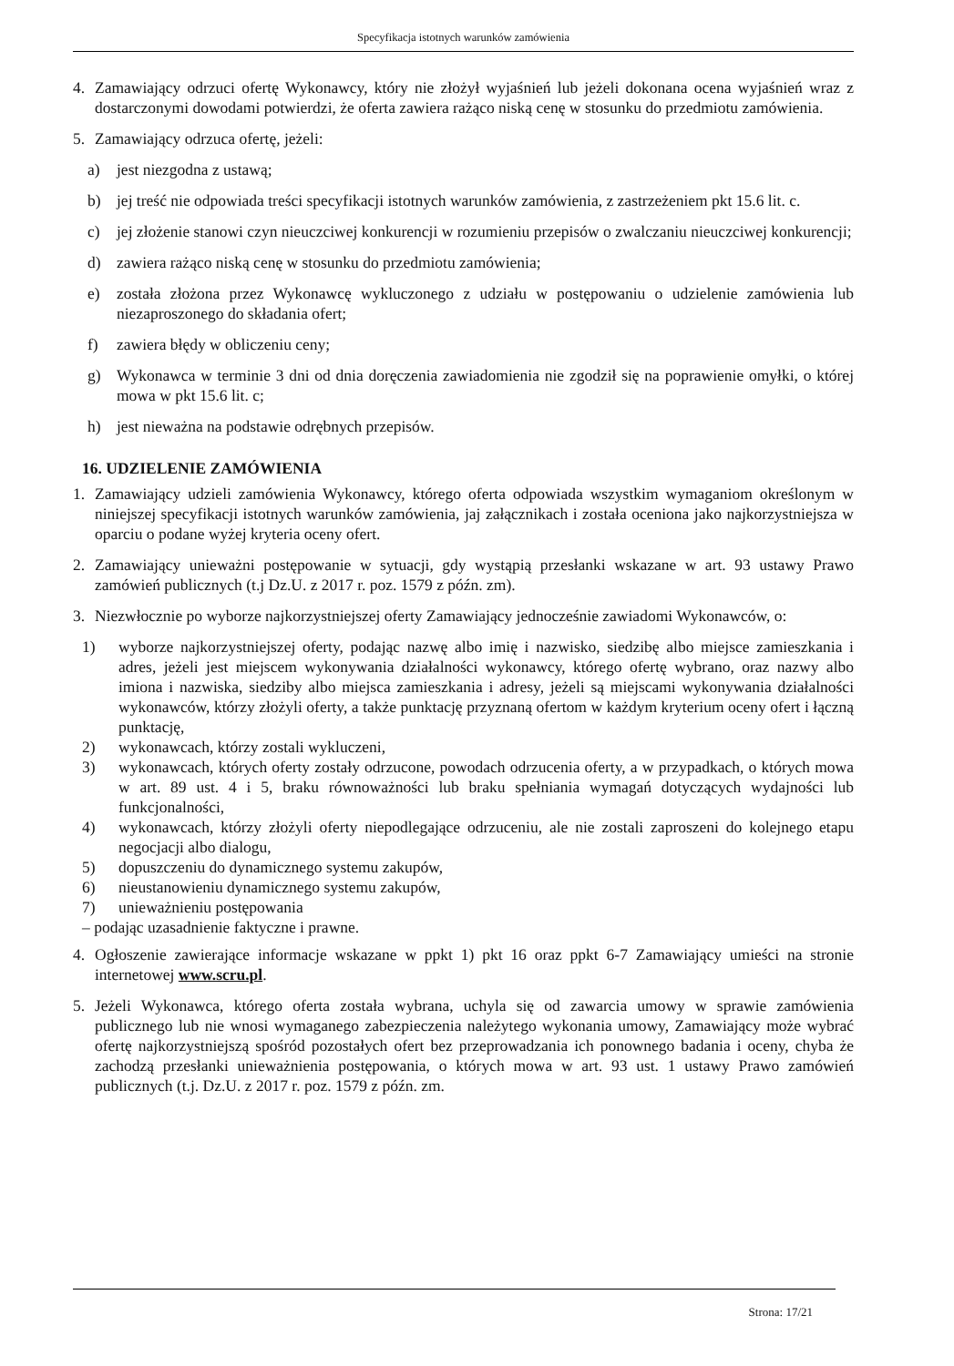Specyfikacja istotnych warunków zamówienia
4. Zamawiający odrzuci ofertę Wykonawcy, który nie złożył wyjaśnień lub jeżeli dokonana ocena wyjaśnień wraz z dostarczonymi dowodami potwierdzi, że oferta zawiera rażąco niską cenę w stosunku do przedmiotu zamówienia.
5. Zamawiający odrzuca ofertę, jeżeli:
a) jest niezgodna z ustawą;
b) jej treść nie odpowiada treści specyfikacji istotnych warunków zamówienia, z zastrzeżeniem pkt 15.6 lit. c.
c) jej złożenie stanowi czyn nieuczciwej konkurencji w rozumieniu przepisów o zwalczaniu nieuczciwej konkurencji;
d) zawiera rażąco niską cenę w stosunku do przedmiotu zamówienia;
e) została złożona przez Wykonawcę wykluczonego z udziału w postępowaniu o udzielenie zamówienia lub niezaproszonego do składania ofert;
f) zawiera błędy w obliczeniu ceny;
g) Wykonawca w terminie 3 dni od dnia doręczenia zawiadomienia nie zgodził się na poprawienie omyłki, o której mowa w pkt 15.6 lit. c;
h) jest nieważna na podstawie odrębnych przepisów.
16. UDZIELENIE ZAMÓWIENIA
1. Zamawiający udzieli zamówienia Wykonawcy, którego oferta odpowiada wszystkim wymaganiom określonym w niniejszej specyfikacji istotnych warunków zamówienia, jaj załącznikach i została oceniona jako najkorzystniejsza w oparciu o podane wyżej kryteria oceny ofert.
2. Zamawiający unieważni postępowanie w sytuacji, gdy wystąpią przesłanki wskazane w art. 93 ustawy Prawo zamówień publicznych (t.j Dz.U. z 2017 r. poz. 1579 z późn. zm).
3. Niezwłocznie po wyborze najkorzystniejszej oferty Zamawiający jednocześnie zawiadomi Wykonawców, o:
1) wyborze najkorzystniejszej oferty, podając nazwę albo imię i nazwisko, siedzibę albo miejsce zamieszkania i adres, jeżeli jest miejscem wykonywania działalności wykonawcy, którego ofertę wybrano, oraz nazwy albo imiona i nazwiska, siedziby albo miejsca zamieszkania i adresy, jeżeli są miejscami wykonywania działalności wykonawców, którzy złożyli oferty, a także punktację przyznaną ofertom w każdym kryterium oceny ofert i łączną punktację,
2) wykonawcach, którzy zostali wykluczeni,
3) wykonawcach, których oferty zostały odrzucone, powodach odrzucenia oferty, a w przypadkach, o których mowa w art. 89 ust. 4 i 5, braku równoważności lub braku spełniania wymagań dotyczących wydajności lub funkcjonalności,
4) wykonawcach, którzy złożyli oferty niepodlegające odrzuceniu, ale nie zostali zaproszeni do kolejnego etapu negocjacji albo dialogu,
5) dopuszczeniu do dynamicznego systemu zakupów,
6) nieustanowieniu dynamicznego systemu zakupów,
7) unieważnieniu postępowania
– podając uzasadnienie faktyczne i prawne.
4. Ogłoszenie zawierające informacje wskazane w ppkt 1) pkt 16 oraz ppkt 6-7 Zamawiający umieści na stronie internetowej www.scru.pl.
5. Jeżeli Wykonawca, którego oferta została wybrana, uchyla się od zawarcia umowy w sprawie zamówienia publicznego lub nie wnosi wymaganego zabezpieczenia należytego wykonania umowy, Zamawiający może wybrać ofertę najkorzystniejszą spośród pozostałych ofert bez przeprowadzania ich ponownego badania i oceny, chyba że zachodzą przesłanki unieważnienia postępowania, o których mowa w art. 93 ust. 1 ustawy Prawo zamówień publicznych (t.j. Dz.U. z 2017 r. poz. 1579 z późn. zm.
Strona: 17/21